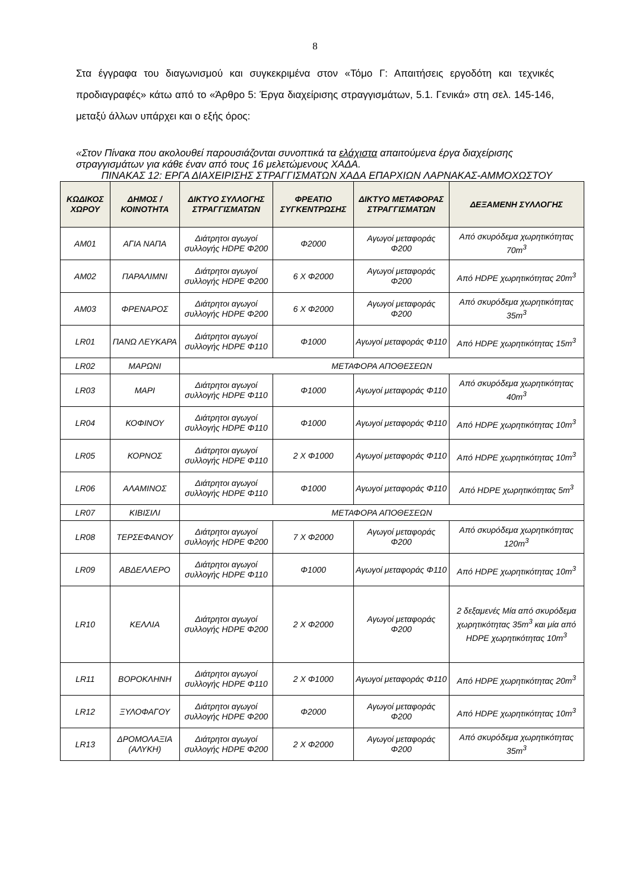8
Στα έγγραφα του διαγωνισμού και συγκεκριμένα στον «Τόμο Γ: Απαιτήσεις εργοδότη και τεχνικές προδιαγραφές» κάτω από το «Άρθρο 5: Έργα διαχείρισης στραγγισμάτων, 5.1. Γενικά» στη σελ. 145-146, μεταξύ άλλων υπάρχει και ο εξής όρος:
«Στον Πίνακα που ακολουθεί παρουσιάζονται συνοπτικά τα ελάχιστα απαιτούμενα έργα διαχείρισης στραγγισμάτων για κάθε έναν από τους 16 μελετώμενους ΧΑΔΑ.
ΠΙΝΑΚΑΣ 12: ΕΡΓΑ ΔΙΑΧΕΙΡΙΣΗΣ ΣΤΡΑΓΓΙΣΜΑΤΩΝ ΧΑΔΑ ΕΠΑΡΧΙΩΝ ΛΑΡΝΑΚΑΣ-ΑΜΜΟΧΩΣΤΟΥ
| ΚΩΔΙΚΟΣ ΧΩΡΟΥ | ΔΗΜΟΣ / ΚΟΙΝΟΤΗΤΑ | ΔΙΚΤΥΟ ΣΥΛΛΟΓΗΣ ΣΤΡΑΓΓΙΣΜΑΤΩΝ | ΦΡΕΑΤΙΟ ΣΥΓΚΕΝΤΡΩΣΗΣ | ΔΙΚΤΥΟ ΜΕΤΑΦΟΡΑΣ ΣΤΡΑΓΓΙΣΜΑΤΩΝ | ΔΕΞΑΜΕΝΗ ΣΥΛΛΟΓΗΣ |
| --- | --- | --- | --- | --- | --- |
| AM01 | ΑΓΙΑ ΝΑΠΑ | Διάτρητοι αγωγοί συλλογής HDPE Φ200 | Φ2000 | Αγωγοί μεταφοράς Φ200 | Από σκυρόδεμα χωρητικότητας 70m<sup>3</sup> |
| AM02 | ΠΑΡΑΛΙΜΝΙ | Διάτρητοι αγωγοί συλλογής HDPE Φ200 | 6 Χ Φ2000 | Αγωγοί μεταφοράς Φ200 | Από HDPE χωρητικότητας 20m<sup>3</sup> |
| AM03 | ΦΡΕΝΑΡΟΣ | Διάτρητοι αγωγοί συλλογής HDPE Φ200 | 6 Χ Φ2000 | Αγωγοί μεταφοράς Φ200 | Από σκυρόδεμα χωρητικότητας 35m<sup>3</sup> |
| LR01 | ΠΑΝΩ ΛΕΥΚΑΡΑ | Διάτρητοι αγωγοί συλλογής HDPE Φ110 | Φ1000 | Αγωγοί μεταφοράς Φ110 | Από HDPE χωρητικότητας 15m<sup>3</sup> |
| LR02 | ΜΑΡΩΝΙ | ΜΕΤΑΦΟΡΑ ΑΠΟΘΕΣΕΩΝ | | | |
| LR03 | ΜΑΡΙ | Διάτρητοι αγωγοί συλλογής HDPE Φ110 | Φ1000 | Αγωγοί μεταφοράς Φ110 | Από σκυρόδεμα χωρητικότητας 40m<sup>3</sup> |
| LR04 | ΚΟΦΙΝΟΥ | Διάτρητοι αγωγοί συλλογής HDPE Φ110 | Φ1000 | Αγωγοί μεταφοράς Φ110 | Από HDPE χωρητικότητας 10m<sup>3</sup> |
| LR05 | ΚΟΡΝΟΣ | Διάτρητοι αγωγοί συλλογής HDPE Φ110 | 2 Χ Φ1000 | Αγωγοί μεταφοράς Φ110 | Από HDPE χωρητικότητας 10m<sup>3</sup> |
| LR06 | ΑΛΑΜΙΝΟΣ | Διάτρητοι αγωγοί συλλογής HDPE Φ110 | Φ1000 | Αγωγοί μεταφοράς Φ110 | Από HDPE χωρητικότητας 5m<sup>3</sup> |
| LR07 | ΚΙΒΙΣΙΛΙ | ΜΕΤΑΦΟΡΑ ΑΠΟΘΕΣΕΩΝ | | | |
| LR08 | ΤΕΡΣΕΦΑΝΟΥ | Διάτρητοι αγωγοί συλλογής HDPE Φ200 | 7 Χ Φ2000 | Αγωγοί μεταφοράς Φ200 | Από σκυρόδεμα χωρητικότητας 120m<sup>3</sup> |
| LR09 | ΑΒΔΕΛΛΕΡΟ | Διάτρητοι αγωγοί συλλογής HDPE Φ110 | Φ1000 | Αγωγοί μεταφοράς Φ110 | Από HDPE χωρητικότητας 10m<sup>3</sup> |
| LR10 | ΚΕΛΛΙΑ | Διάτρητοι αγωγοί συλλογής HDPE Φ200 | 2 Χ Φ2000 | Αγωγοί μεταφοράς Φ200 | 2 δεξαμενές Μία από σκυρόδεμα χωρητικότητας 35m<sup>3</sup> και μία από HDPE χωρητικότητας 10m<sup>3</sup> |
| LR11 | ΒΟΡΟΚΛΗΝΗ | Διάτρητοι αγωγοί συλλογής HDPE Φ110 | 2 Χ Φ1000 | Αγωγοί μεταφοράς Φ110 | Από HDPE χωρητικότητας 20m<sup>3</sup> |
| LR12 | ΞΥΛΟΦΑΓΟΥ | Διάτρητοι αγωγοί συλλογής HDPE Φ200 | Φ2000 | Αγωγοί μεταφοράς Φ200 | Από HDPE χωρητικότητας 10m<sup>3</sup> |
| LR13 | ΔΡΟΜΟΛΑΞΙΑ (ΑΛΥΚΗ) | Διάτρητοι αγωγοί συλλογής HDPE Φ200 | 2 Χ Φ2000 | Αγωγοί μεταφοράς Φ200 | Από σκυρόδεμα χωρητικότητας 35m<sup>3</sup> |